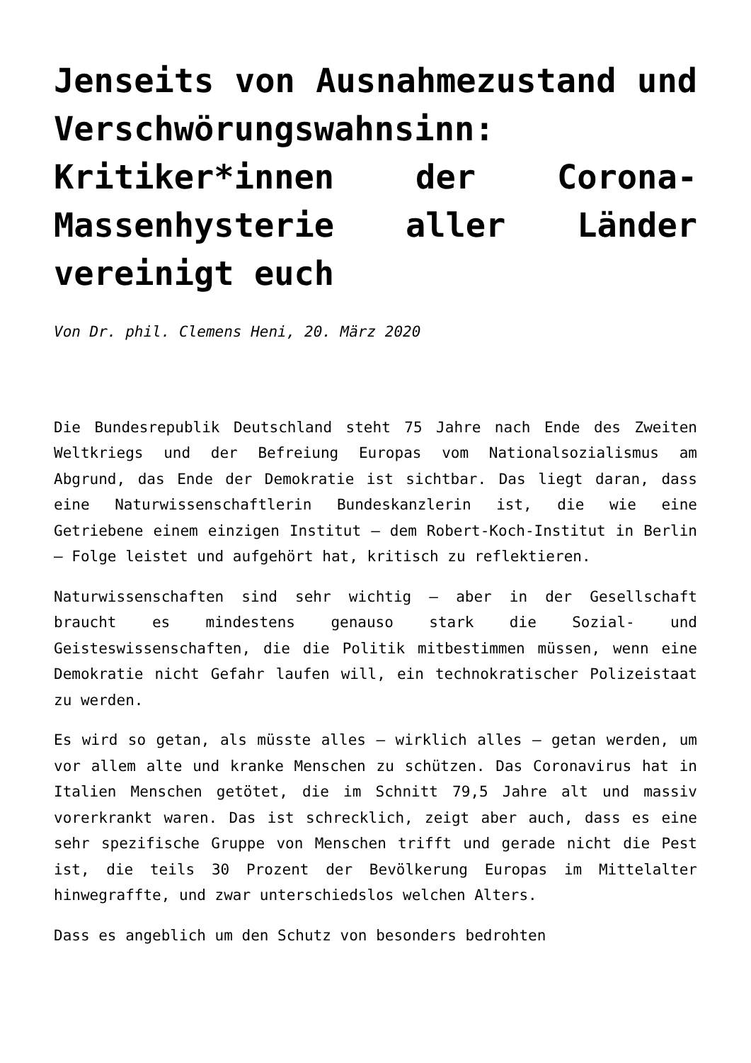Jenseits von Ausnahmezustand und Verschwörungswahnsinn: Kritiker*innen der Corona-Massenhysterie aller Länder vereinigt euch
Von Dr. phil. Clemens Heni, 20. März 2020
Die Bundesrepublik Deutschland steht 75 Jahre nach Ende des Zweiten Weltkriegs und der Befreiung Europas vom Nationalsozialismus am Abgrund, das Ende der Demokratie ist sichtbar. Das liegt daran, dass eine Naturwissenschaftlerin Bundeskanzlerin ist, die wie eine Getriebene einem einzigen Institut – dem Robert-Koch-Institut in Berlin – Folge leistet und aufgehört hat, kritisch zu reflektieren.
Naturwissenschaften sind sehr wichtig – aber in der Gesellschaft braucht es mindestens genauso stark die Sozial- und Geisteswissenschaften, die die Politik mitbestimmen müssen, wenn eine Demokratie nicht Gefahr laufen will, ein technokratischer Polizeistaat zu werden.
Es wird so getan, als müsste alles – wirklich alles – getan werden, um vor allem alte und kranke Menschen zu schützen. Das Coronavirus hat in Italien Menschen getötet, die im Schnitt 79,5 Jahre alt und massiv vorerkrankt waren. Das ist schrecklich, zeigt aber auch, dass es eine sehr spezifische Gruppe von Menschen trifft und gerade nicht die Pest ist, die teils 30 Prozent der Bevölkerung Europas im Mittelalter hinwegraffte, und zwar unterschiedslos welchen Alters.
Dass es angeblich um den Schutz von besonders bedrohten